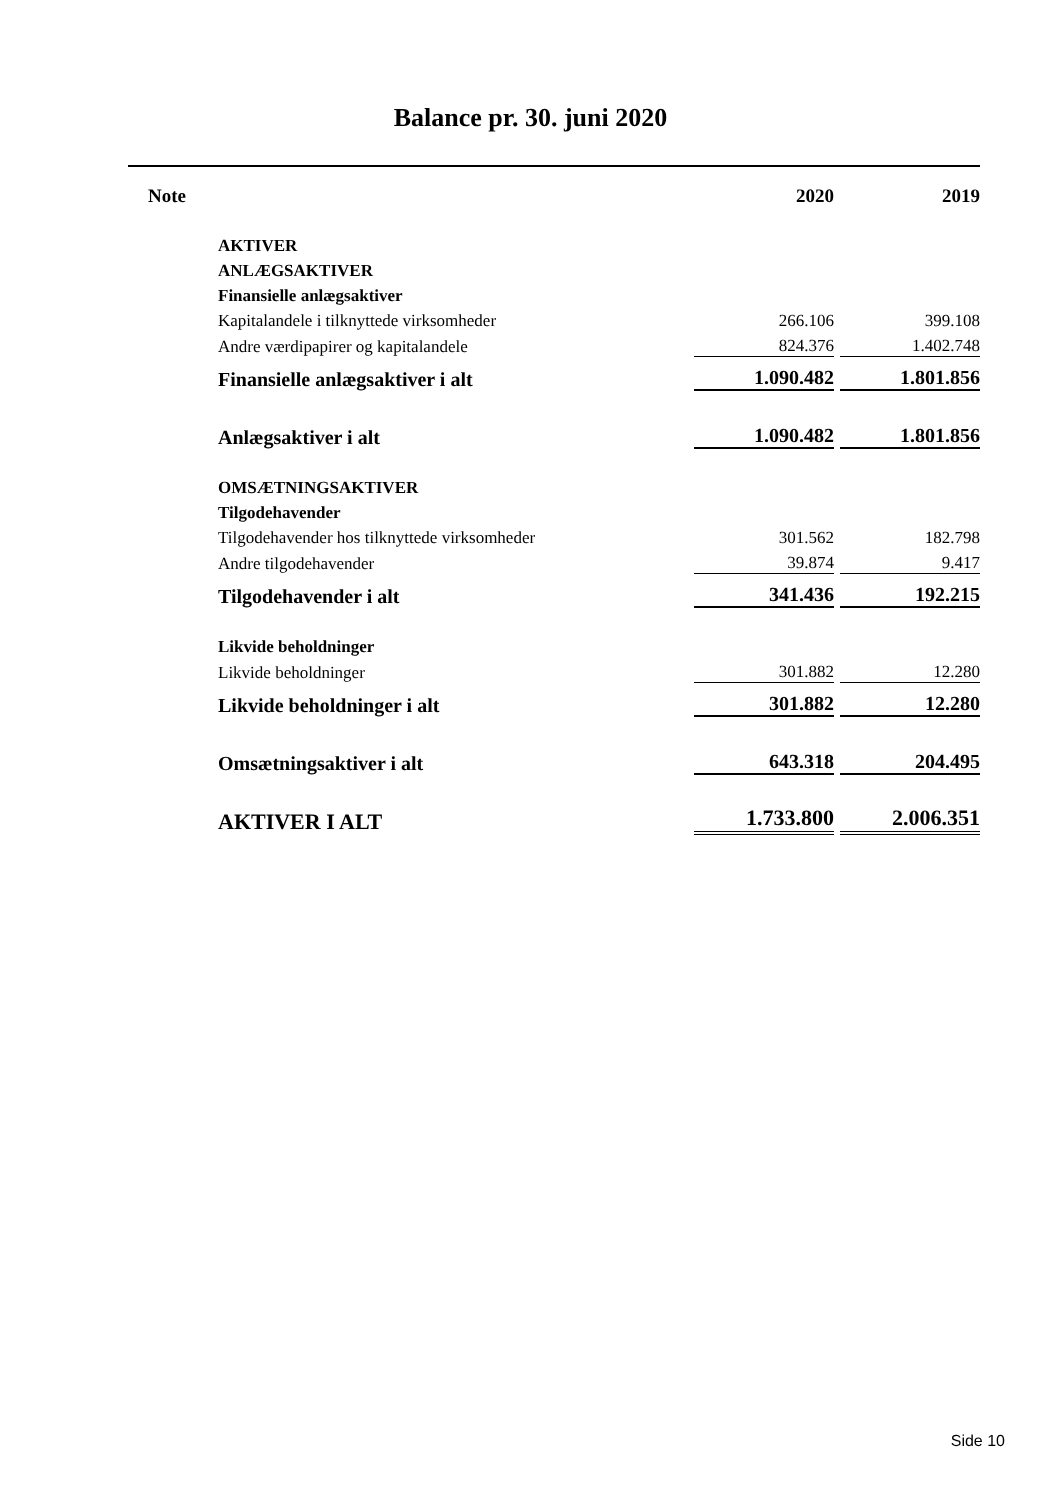Balance pr. 30. juni 2020
| Note | | | 2020 | | 2019 |
| --- | --- | --- | --- | --- | --- |
| | AKTIVER | | | | |
| | ANLÆGSAKTIVER | | | | |
| | Finansielle anlægsaktiver | | | | |
| | Kapitalandele i tilknyttede virksomheder | | 266.106 | | 399.108 |
| | Andre værdipapirer og kapitalandele | | 824.376 | | 1.402.748 |
| | Finansielle anlægsaktiver i alt | | 1.090.482 | | 1.801.856 |
| | Anlægsaktiver i alt | | 1.090.482 | | 1.801.856 |
| | OMSÆTNINGSAKTIVER | | | | |
| | Tilgodehavender | | | | |
| | Tilgodehavender hos tilknyttede virksomheder | | 301.562 | | 182.798 |
| | Andre tilgodehavender | | 39.874 | | 9.417 |
| | Tilgodehavender i alt | | 341.436 | | 192.215 |
| | Likvide beholdninger | | | | |
| | Likvide beholdninger | | 301.882 | | 12.280 |
| | Likvide beholdninger i alt | | 301.882 | | 12.280 |
| | Omsætningsaktiver i alt | | 643.318 | | 204.495 |
| | AKTIVER I ALT | | 1.733.800 | | 2.006.351 |
Side 10